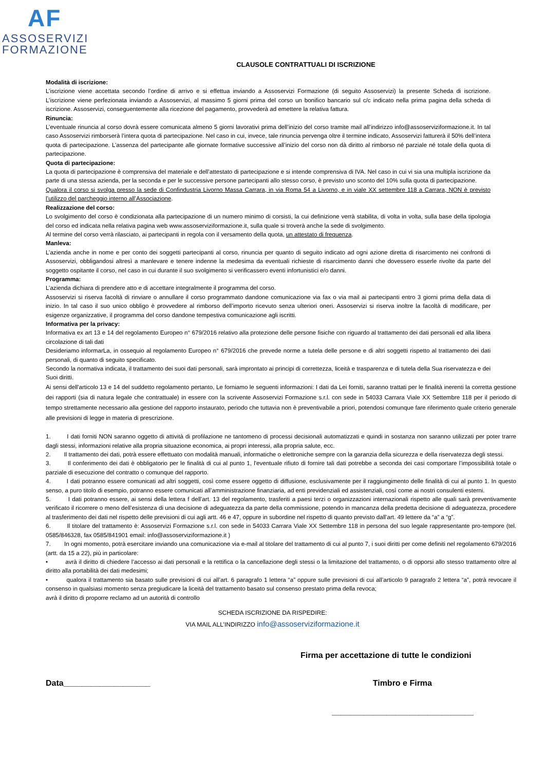AF
ASSOSERVIZI
FORMAZIONE
CLAUSOLE CONTRATTUALI DI ISCRIZIONE
Modalità di iscrizione:
L’iscrizione viene accettata secondo l’ordine di arrivo e si effettua inviando a Assoservizi Formazione (di seguito Assoservizi) la presente Scheda di iscrizione. L’iscrizione viene perfezionata inviando a Assoservizi, al massimo 5 giorni prima del corso un bonifico bancario sul c/c indicato nella prima pagina della scheda di iscrizione. Assoservizi, conseguentemente alla ricezione del pagamento, provvederà ad emettere la relativa fattura.
Rinuncia:
L’eventuale rinuncia al corso dovrà essere comunicata almeno 5 giorni lavorativi prima dell’inizio del corso tramite mail all’indirizzo info@assoserviziformazione.it. In tal caso Assoservizi rimborserà l’intera quota di partecipazione. Nel caso in cui, invece, tale rinuncia pervenga oltre il termine indicato, Assoservizi fatturerà il 50% dell’intera quota di partecipazione. L’assenza del partecipante alle giornate formative successive all’inizio del corso non dà diritto al rimborso né parziale né totale della quota di partecipazione.
Quota di partecipazione:
La quota di partecipazione è comprensiva del materiale e dell’attestato di partecipazione e si intende comprensiva di IVA. Nel caso in cui vi sia una multipla iscrizione da parte di una stessa azienda, per la seconda e per le successive persone partecipanti allo stesso corso, è previsto uno sconto del 10% sulla quota di partecipazione.
Qualora il corso si svolga presso la sede di Confindustria Livorno Massa Carrara, in via Roma 54 a Livorno, e in viale XX settembre 118 a Carrara, NON è previsto l’utilizzo del parcheggio interno all’Associazione.
Realizzazione del corso:
Lo svolgimento del corso è condizionata alla partecipazione di un numero minimo di corsisti, la cui definizione verrà stabilita, di volta in volta, sulla base della tipologia del corso ed indicata nella relativa pagina web www.assoserviziformazione.it, sulla quale si troverà anche la sede di svolgimento.
Al termine del corso verrà rilasciato, ai partecipanti in regola con il versamento della quota, un attestato di frequenza.
Manleva:
L’azienda anche in nome e per conto dei soggetti partecipanti al corso, rinuncia per quanto di seguito indicato ad ogni azione diretta di risarcimento nei confronti di Assoservizi, obbligandosi altresì a manlevare e tenere indenne la medesima da eventuali richieste di risarcimento danni che dovessero esserle rivolte da parte del soggetto ospitante il corso, nel caso in cui durante il suo svolgimento si verificassero eventi infortunistici e/o danni.
Programma:
L’azienda dichiara di prendere atto e di accettare integralmente il programma del corso.
Assoservizi si riserva facoltà di rinviare o annullare il corso programmato dandone comunicazione via fax o via mail ai partecipanti entro 3 giorni prima della data di inizio. In tal caso il suo unico obbligo è provvedere al rimborso dell’importo ricevuto senza ulteriori oneri. Assoservizi si riserva inoltre la facoltà di modificare, per esigenze organizzative, il programma del corso dandone tempestiva comunicazione agli iscritti.
Informativa per la privacy:
Informativa ex art 13 e 14 del regolamento Europeo n° 679/2016 relativo alla protezione delle persone fisiche con riguardo al trattamento dei dati personali ed alla libera circolazione di tali dati
Desideriamo informarLa, in ossequio al regolamento Europeo n° 679/2016 che prevede norme a tutela delle persone e di altri soggetti rispetto al trattamento dei dati personali, di quanto di seguito specificato.
Secondo la normativa indicata, il trattamento dei suoi dati personali, sarà improntato ai principi di correttezza, liceità e trasparenza e di tutela della Sua riservatezza e dei Suoi diritti.
Ai sensi dell'articolo 13 e 14 del suddetto regolamento pertanto, Le forniamo le seguenti informazioni: I dati da Lei forniti, saranno trattati per le finalità inerenti la corretta gestione dei rapporti (sia di natura legale che contrattuale) in essere con la scrivente Assoservizi Formazione s.r.l. con sede in 54033 Carrara Viale XX Settembre 118 per il periodo di tempo strettamente necessario alla gestione del rapporto instaurato, periodo che tuttavia non è preventivabile a priori, potendosi comunque fare riferimento quale criterio generale alle previsioni di legge in materia di prescrizione.
1. I dati forniti NON saranno oggetto di attività di profilazione ne tantomeno di processi decisionali automatizzati e quindi in sostanza non saranno utilizzati per poter trarre dagli stessi, informazioni relative alla propria situazione economica, ai propri interessi, alla propria salute, ecc.
2. Il trattamento dei dati, potrà essere effettuato con modalità manuali, informatiche o elettroniche sempre con la garanzia della sicurezza e della riservatezza degli stessi.
3. Il conferimento dei dati è obbligatorio per le finalità di cui al punto 1, l'eventuale rifiuto di fornire tali dati potrebbe a seconda dei casi comportare l’impossibilità totale o parziale di esecuzione del contratto o comunque del rapporto.
4. I dati potranno essere comunicati ad altri soggetti, così come essere oggetto di diffusione, esclusivamente per il raggiungimento delle finalità di cui al punto 1. In questo senso, a puro titolo di esempio, potranno essere comunicati all’amministrazione finanziaria, ad enti previdenziali ed assistenziali, così come ai nostri consulenti esterni.
5. I dati potranno essere, ai sensi della lettera f dell’art. 13 del regolamento, trasferiti a paesi terzi o organizzazioni internazionali rispetto alle quali sarà preventivamente verificato il ricorrere o meno dell’esistenza di una decisione di adeguatezza da parte della commissione, potendo in mancanza della predetta decisione di adeguatezza, procedere al trasferimento dei dati nel rispetto delle previsioni di cui agli artt. 46 e 47, oppure in subordine nel rispetto di quanto previsto dall’art. 49 lettere da “a” a “g”.
6. Il titolare del trattamento è: Assoservizi Formazione s.r.l. con sede in 54033 Carrara Viale XX Settembre 118 in persona del suo legale rappresentante pro-tempore (tel. 0585/846328, fax 0585/841901 email: info@assoserviziformazione.it )
7. In ogni momento, potrà esercitare inviando una comunicazione via e-mail al titolare del trattamento di cui al punto 7, i suoi diritti per come definiti nel regolamento 679/2016 (artt. da 15 a 22), più in particolare:
• avrà il diritto di chiedere l’accesso ai dati personali e la rettifica o la cancellazione degli stessi o la limitazione del trattamento, o di opporsi allo stesso trattamento oltre al diritto alla portabilità dei dati medesimi;
• qualora il trattamento sia basato sulle previsioni di cui all’art. 6 paragrafo 1 lettera “a” oppure sulle previsioni di cui all’articolo 9 paragrafo 2 lettera “a”, potrà revocare il consenso in qualsiasi momento senza pregiudicare la liceità del trattamento basato sul consenso prestato prima della revoca;
avrà il diritto di proporre reclamo ad un autorità di controllo
SCHEDA ISCRIZIONE DA RISPEDIRE:
VIA MAIL ALL’INDIRIZZO info@assoserviziformazione.it
Firma per accettazione di tutte le condizioni
Data___________________ Timbro e Firma
_______________________________